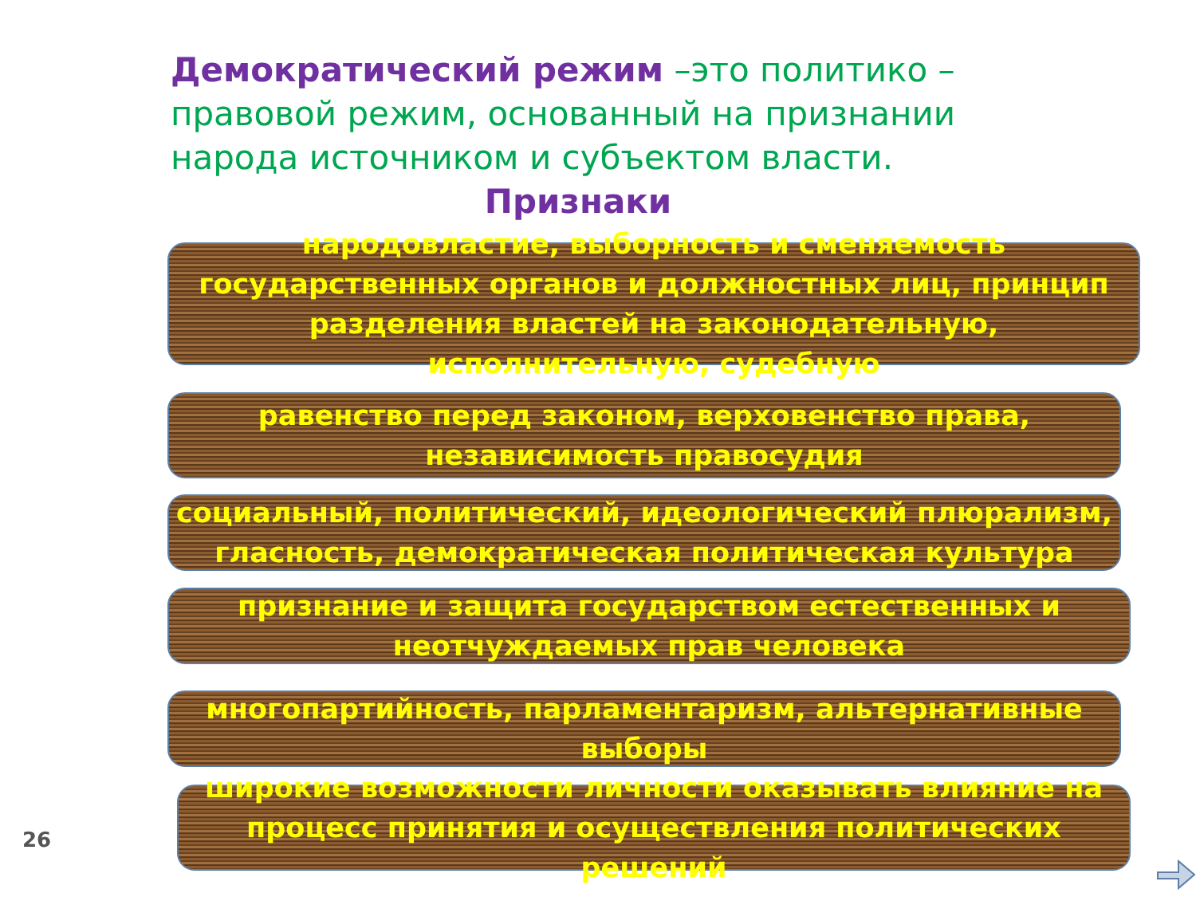Демократический режим –это политико – правовой режим, основанный на признании народа источником и субъектом власти.
Признаки
народовластие, выборность и сменяемость государственных органов и должностных лиц, принцип разделения властей на законодательную, исполнительную, судебную
равенство перед законом, верховенство права, независимость правосудия
социальный, политический, идеологический плюрализм, гласность, демократическая политическая культура
признание и защита государством естественных и неотчуждаемых прав человека
многопартийность, парламентаризм, альтернативные выборы
широкие возможности личности оказывать влияние на процесс принятия и осуществления политических решений
26